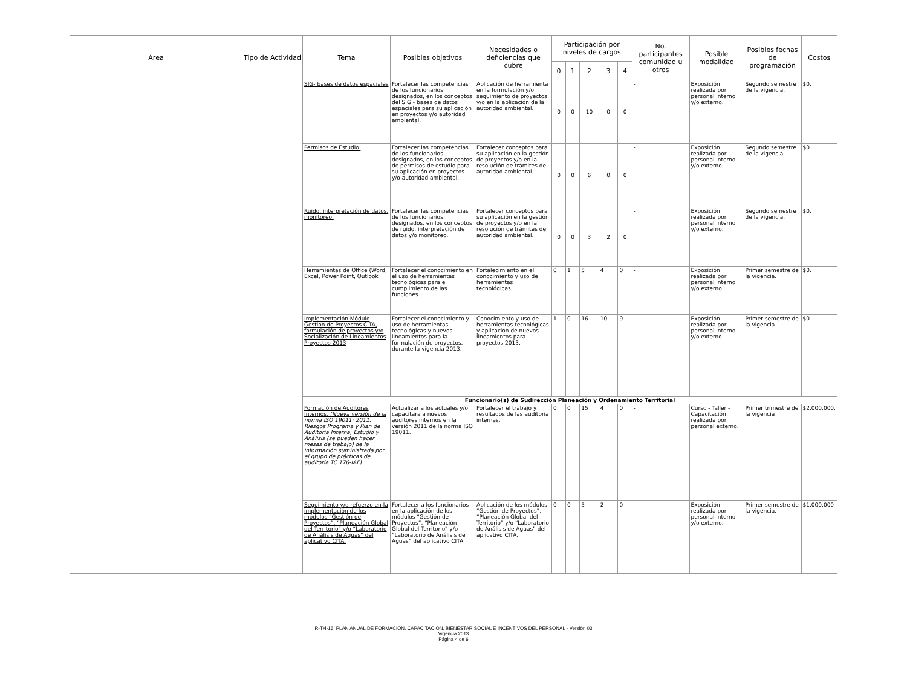| Área | Tipo de Actividad | Tema | Posibles objetivos | Necesidades o deficiencias que cubre | Participación por niveles de cargos | | | | | No. participantes comunidad u otros | Posible modalidad | Posibles fechas de programación | Costos |
| --- | --- | --- | --- | --- | --- | --- | --- | --- | --- | --- | --- | --- | --- |
| | | | | | 0 | 1 | 2 | 3 | 4 | | | | |
| | | SIG- bases de datos espaciales | Fortalecer las competencias de los funcionarios designados, en los conceptos del SIG - bases de datos espaciales para su aplicación en proyectos y/o autoridad ambiental. | Aplicación de herramienta en la formulación y/o seguimiento de proyectos y/o en la aplicación de la autoridad ambiental. | 0 | 0 | 10 | 0 | 0 | - | Exposición realizada por personal interno y/o externo. | Segundo semestre de la vigencia. | $0. |
| | | Permisos de Estudio. | Fortalecer las competencias de los funcionarios designados, en los conceptos de permisos de estudio para su aplicación en proyectos y/o autoridad ambiental. | Fortalecer conceptos para su aplicación en la gestión de proyectos y/o en la resolución de trámites de autoridad ambiental. | 0 | 0 | 6 | 0 | 0 | - | Exposición realizada por personal interno y/o externo. | Segundo semestre de la vigencia. | $0. |
| | | Ruido, interpretación de datos, monitoreo. | Fortalecer las competencias de los funcionarios designados, en los conceptos de ruido, interpretación de datos y/o monitoreo. | Fortalecer conceptos para su aplicación en la gestión de proyectos y/o en la resolución de trámites de autoridad ambiental. | 0 | 0 | 3 | 2 | 0 | - | Exposición realizada por personal interno y/o externo. | Segundo semestre de la vigencia. | $0. |
| | | Herramientas de Office (Word, Excel, Power Point, Outlook | Fortalecer el conocimiento en el uso de herramientas tecnológicas para el cumplimiento de las funciones. | Fortalecimiento en el conocimiento y uso de herramientas tecnológicas. | 0 | 1 | 5 | 4 | 0 | - | Exposición realizada por personal interno y/o externo. | Primer semestre de la vigencia. | $0. |
| | | Implementación Módulo Gestión de Proyectos CITA, formulación de proyectos y/o Socialización de Lineamientos Proyectos 2013 | Fortalecer el conocimiento y uso de herramientas tecnológicas y nuevos lineamientos para la formulación de proyectos, durante la vigencia 2013. | Conocimiento y uso de herramientas tecnológicas y aplicación de nuevos lineamientos para proyectos 2013. | 1 | 0 | 16 | 10 | 9 | - | Exposición realizada por personal interno y/o externo. | Primer semestre de la vigencia. | $0. |
| | | Funcionario(s) de Sudirección Planeación y Ordenamiento Territorial | | | | | | | | | | | |
| | | Formación de Auditores Internos. (Nueva versión de la norma ISO 19011: 2011. Riesgos Programa y Plan de Auditoria Interna, Estudio y Análisis (se pueden hacer mesas de trabajo) de la información suministrada por el grupo de prácticas de auditoria TC 176-IAF) . | Actualizar a los actuales y/o capacitara a nuevos auditores internos en la versión 2011 de la norma ISO 19011. | Fortalecer el trabajo y resultados de las auditoria internas. | 0 | 0 | 15 | 4 | 0 | - | Curso - Taller - Capacitación realizada por personal externo. | Primer trimestre de la vigencia | $2.000.000. |
| | | Seguimiento y/o refuerzo en la implementación de los módulos “Gestión de Proyectos”, “Planeación Global del Territorio” y/o “Laboratorio de Análisis de Aguas” del aplicativo CITA. | Fortalecer a los funcionarios en la aplicación de los módulos “Gestión de Proyectos”, “Planeación Global del Territorio” y/o “Laboratorio de Análisis de Aguas” del aplicativo CITA. | Aplicación de los módulos “Gestión de Proyectos”, “Planeación Global del Territorio” y/o “Laboratorio de Análisis de Aguas” del aplicativo CITA. | 0 | 0 | 5 | 2 | 0 | - | Exposición realizada por personal interno y/o externo. | Primer semestre de la vigencia. | $1.000.000 |
R-TH-16: PLAN ANUAL DE FORMACIÓN, CAPACITACIÓN, BIENESTAR SOCIAL E INCENTIVOS DEL PERSONAL - Versión 03
Vigencia 2013
Página 4 de 6